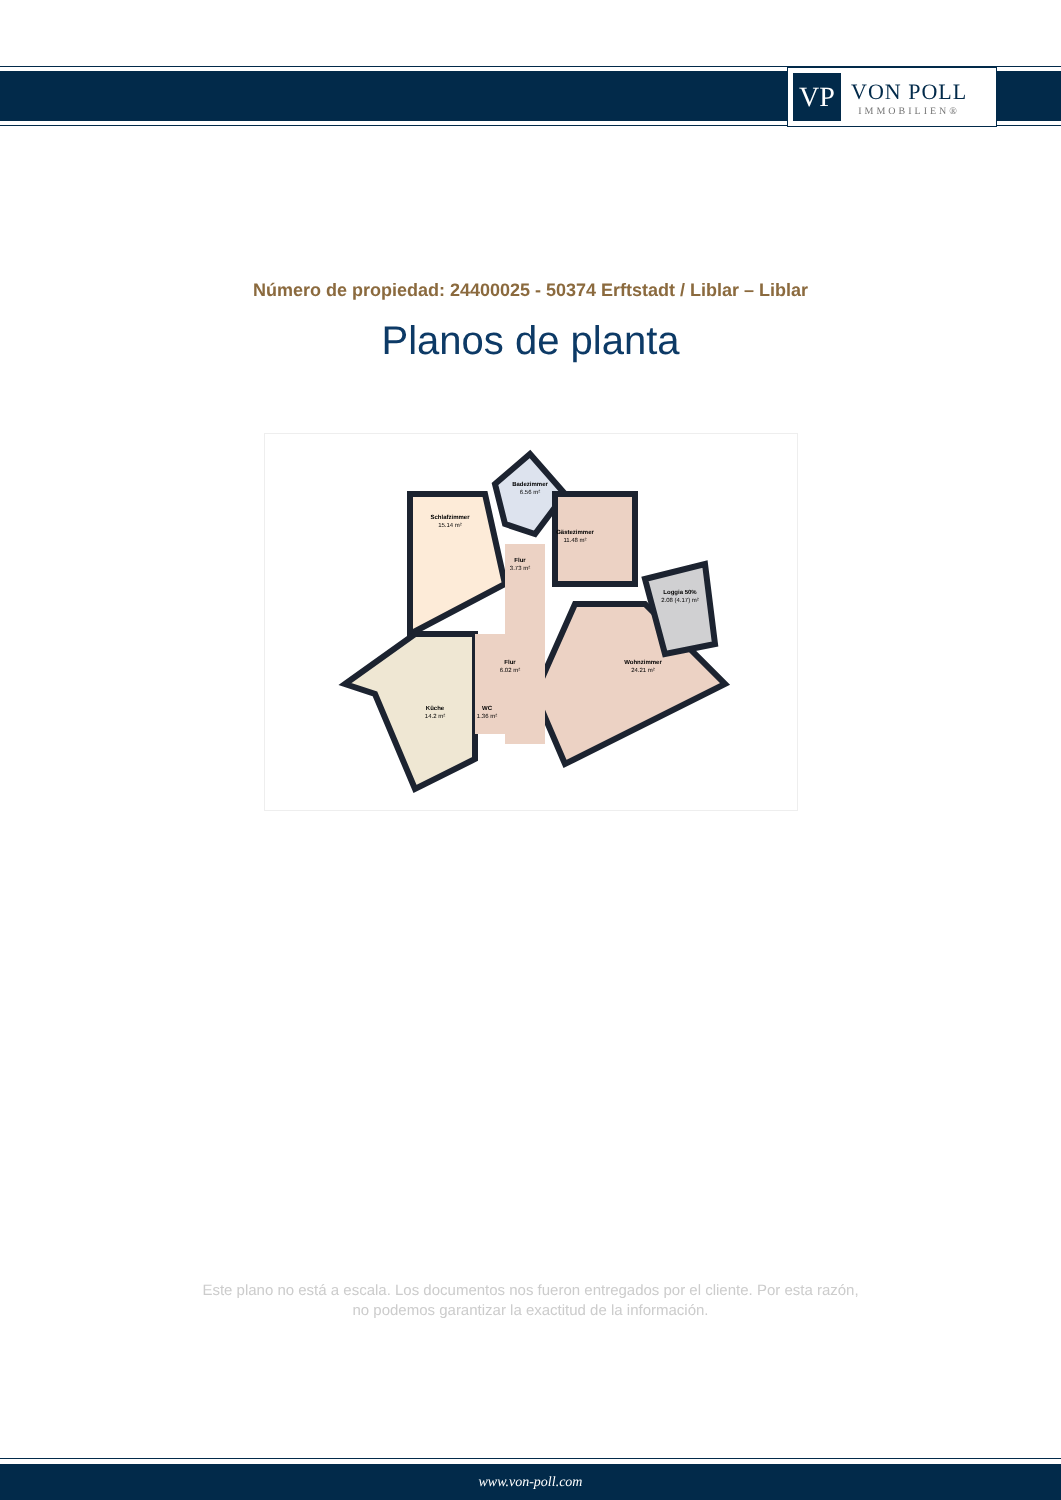VP
VON POLL
IMMOBILIEN®
Número de propiedad: 24400025 - 50374 Erftstadt / Liblar – Liblar
Planos de planta
Schlafzimmer
15.14 m²
Badezimmer
6.56 m²
Gästezimmer
11.48 m²
Flur
3.73 m²
Loggia 50%
2.08 (4.17) m²
Flur
6.02 m²
Wohnzimmer
24.21 m²
Küche
14.2 m²
WC
1.36 m²
Este plano no está a escala. Los documentos nos fueron entregados por el cliente. Por esta razón, no podemos garantizar la exactitud de la información.
www.von-poll.com